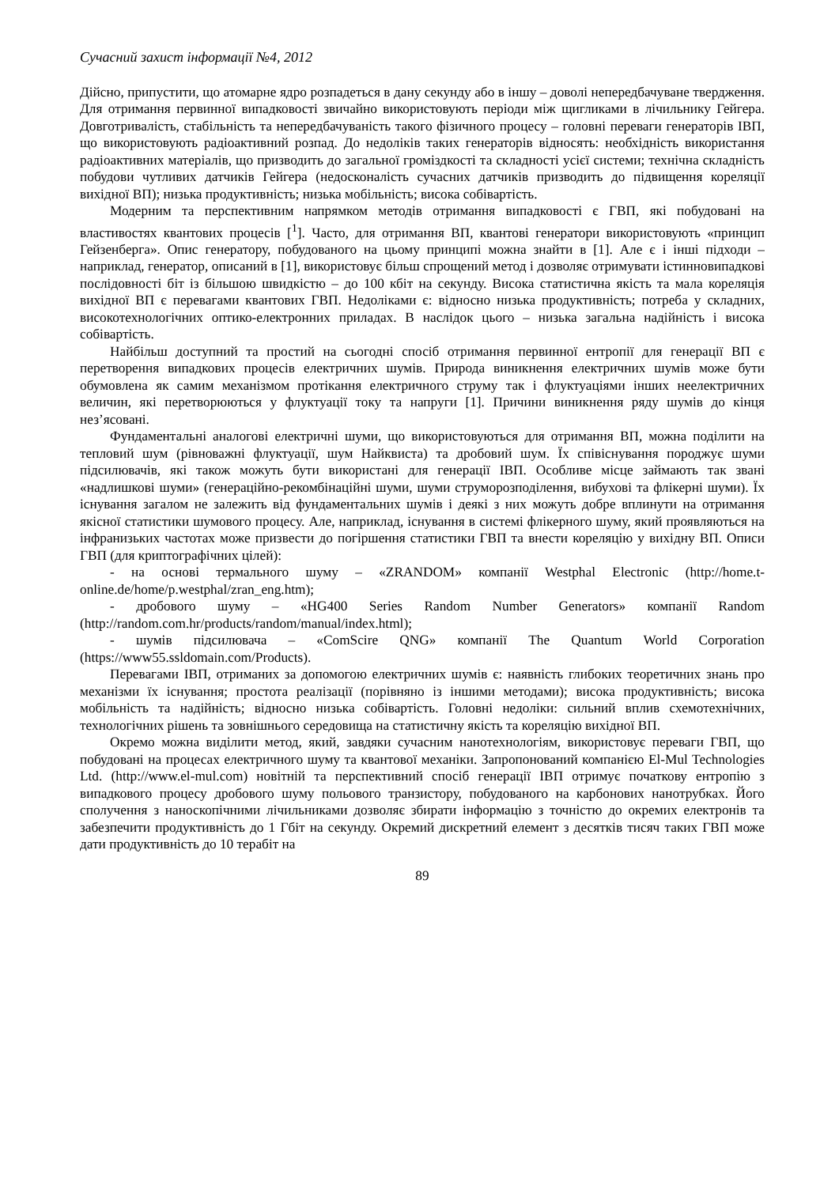Сучасний захист інформації №4, 2012
Дійсно, припустити, що атомарне ядро розпадеться в дану секунду або в іншу – доволі непередбачуване твердження. Для отримання первинної випадковості звичайно використовують періоди між щигликами в лічильнику Гейгера. Довготривалість, стабільність та непередбачуваність такого фізичного процесу – головні переваги генераторів ІВП, що використовують радіоактивний розпад. До недоліків таких генераторів відносять: необхідність використання радіоактивних матеріалів, що призводить до загальної громіздкості та складності усієї системи; технічна складність побудови чутливих датчиків Гейгера (недосконалість сучасних датчиків призводить до підвищення кореляції вихідної ВП); низька продуктивність; низька мобільність; висока собівартість.
Модерним та перспективним напрямком методів отримання випадковості є ГВП, які побудовані на властивостях квантових процесів [<sup>1</sup>]. Часто, для отримання ВП, квантові генератори використовують «принцип Гейзенберга». Опис генератору, побудованого на цьому принципі можна знайти в [1]. Але є і інші підходи – наприклад, генератор, описаний в [1], використовує більш спрощений метод і дозволяє отримувати істинновипадкові послідовності біт із більшою швидкістю – до 100 кбіт на секунду. Висока статистична якість та мала кореляція вихідної ВП є перевагами квантових ГВП. Недоліками є: відносно низька продуктивність; потреба у складних, високотехнологічних оптико-електронних приладах. В наслідок цього – низька загальна надійність і висока собівартість.
Найбільш доступний та простий на сьогодні спосіб отримання первинної ентропії для генерації ВП є перетворення випадкових процесів електричних шумів. Природа виникнення електричних шумів може бути обумовлена як самим механізмом протікання електричного струму так і флуктуаціями інших неелектричних величин, які перетворюються у флуктуації току та напруги [1]. Причини виникнення ряду шумів до кінця нез’ясовані.
Фундаментальні аналогові електричні шуми, що використовуються для отримання ВП, можна поділити на тепловий шум (рівноважні флуктуації, шум Найквиста) та дробовий шум. Їх співіснування породжує шуми підсилювачів, які також можуть бути використані для генерації ІВП. Особливе місце займають так звані «надлишкові шуми» (генераційно-рекомбінаційні шуми, шуми струморозподілення, вибухові та флікерні шуми). Їх існування загалом не залежить від фундаментальних шумів і деякі з них можуть добре вплинути на отримання якісної статистики шумового процесу. Але, наприклад, існування в системі флікерного шуму, який проявляються на інфранизьких частотах може призвести до погіршення статистики ГВП та внести кореляцію у вихідну ВП. Описи ГВП (для криптографічних цілей):
- на основі термального шуму – «ZRANDOM» компанії Westphal Electronic (http://home.t-online.de/home/p.westphal/zran_eng.htm);
- дробового шуму – «HG400 Series Random Number Generators» компанії Random (http://random.com.hr/products/random/manual/index.html);
- шумів підсилювача – «ComScire QNG» компанії The Quantum World Corporation (https://www55.ssldomain.com/Products).
Перевагами ІВП, отриманих за допомогою електричних шумів є: наявність глибоких теоретичних знань про механізми їх існування; простота реалізації (порівняно із іншими методами); висока продуктивність; висока мобільність та надійність; відносно низька собівартість. Головні недоліки: сильний вплив схемотехнічних, технологічних рішень та зовнішнього середовища на статистичну якість та кореляцію вихідної ВП.
Окремо можна виділити метод, який, завдяки сучасним нанотехнологіям, використовує переваги ГВП, що побудовані на процесах електричного шуму та квантової механіки. Запропонований компанією El-Mul Technologies Ltd. (http://www.el-mul.com) новітній та перспективний спосіб генерації ІВП отримує початкову ентропію з випадкового процесу дробового шуму польового транзистору, побудованого на карбонових нанотрубках. Його сполучення з наноскопічними лічильниками дозволяє збирати інформацію з точністю до окремих електронів та забезпечити продуктивність до 1 Гбіт на секунду. Окремий дискретний елемент з десятків тисяч таких ГВП може дати продуктивність до 10 терабіт на
89